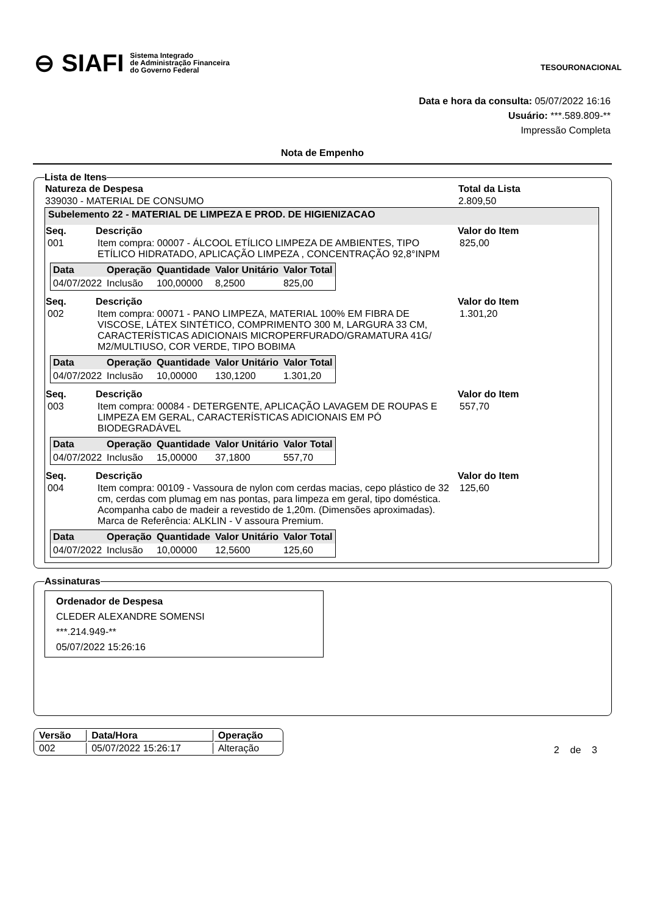⊖ SIAFI Sistema Integrado
de Administração Financeira
do Governo Federal
TESOURONACIONAL
Data e hora da consulta: 05/07/2022 16:16
Usuário: ***.589.809-**
Impressão Completa
Nota de Empenho
Lista de Itens
| Natureza de Despesa | Total da Lista |
| --- | --- |
| 339030 - MATERIAL DE CONSUMO | 2.809,50 |
Subelemento 22 - MATERIAL DE LIMPEZA E PROD. DE HIGIENIZACAO
| Seq. | Descrição | Valor do Item |
| --- | --- | --- |
| 001 | Item compra: 00007 - ÁLCOOL ETÍLICO LIMPEZA DE AMBIENTES, TIPO ETÍLICO HIDRATADO, APLICAÇÃO LIMPEZA , CONCENTRAÇÃO 92,8°INPM | 825,00 |
| Data | Operação | Quantidade | Valor Unitário | Valor Total |
| --- | --- | --- | --- | --- |
| 04/07/2022 | Inclusão | 100,00000 | 8,2500 | 825,00 |
| Seq. | Descrição | Valor do Item |
| --- | --- | --- |
| 002 | Item compra: 00071 - PANO LIMPEZA, MATERIAL 100% EM FIBRA DE VISCOSE, LÁTEX SINTÉTICO, COMPRIMENTO 300 M, LARGURA 33 CM, CARACTERÍSTICAS ADICIONAIS MICROPERFURADO/GRAMATURA 41G/ M2/MULTIUSO, COR VERDE, TIPO BOBIMA | 1.301,20 |
| Data | Operação | Quantidade | Valor Unitário | Valor Total |
| --- | --- | --- | --- | --- |
| 04/07/2022 | Inclusão | 10,00000 | 130,1200 | 1.301,20 |
| Seq. | Descrição | Valor do Item |
| --- | --- | --- |
| 003 | Item compra: 00084 - DETERGENTE, APLICAÇÃO LAVAGEM DE ROUPAS E LIMPEZA EM GERAL, CARACTERÍSTICAS ADICIONAIS EM PÓ BIODEGRADÁVEL | 557,70 |
| Data | Operação | Quantidade | Valor Unitário | Valor Total |
| --- | --- | --- | --- | --- |
| 04/07/2022 | Inclusão | 15,00000 | 37,1800 | 557,70 |
| Seq. | Descrição | Valor do Item |
| --- | --- | --- |
| 004 | Item compra: 00109 - Vassoura de nylon com cerdas macias, cepo plástico de 32 cm, cerdas com plumag em nas pontas, para limpeza em geral, tipo doméstica. Acompanha cabo de madeir a revestido de 1,20m. (Dimensões aproximadas). Marca de Referência: ALKLIN - V assoura Premium. | 125,60 |
| Data | Operação | Quantidade | Valor Unitário | Valor Total |
| --- | --- | --- | --- | --- |
| 04/07/2022 | Inclusão | 10,00000 | 12,5600 | 125,60 |
Assinaturas
Ordenador de Despesa
CLEDER ALEXANDRE SOMENSI
***.214.949-**
05/07/2022 15:26:16
| Versão | Data/Hora | Operação |
| --- | --- | --- |
| 002 | 05/07/2022 15:26:17 | Alteração |
2 de 3